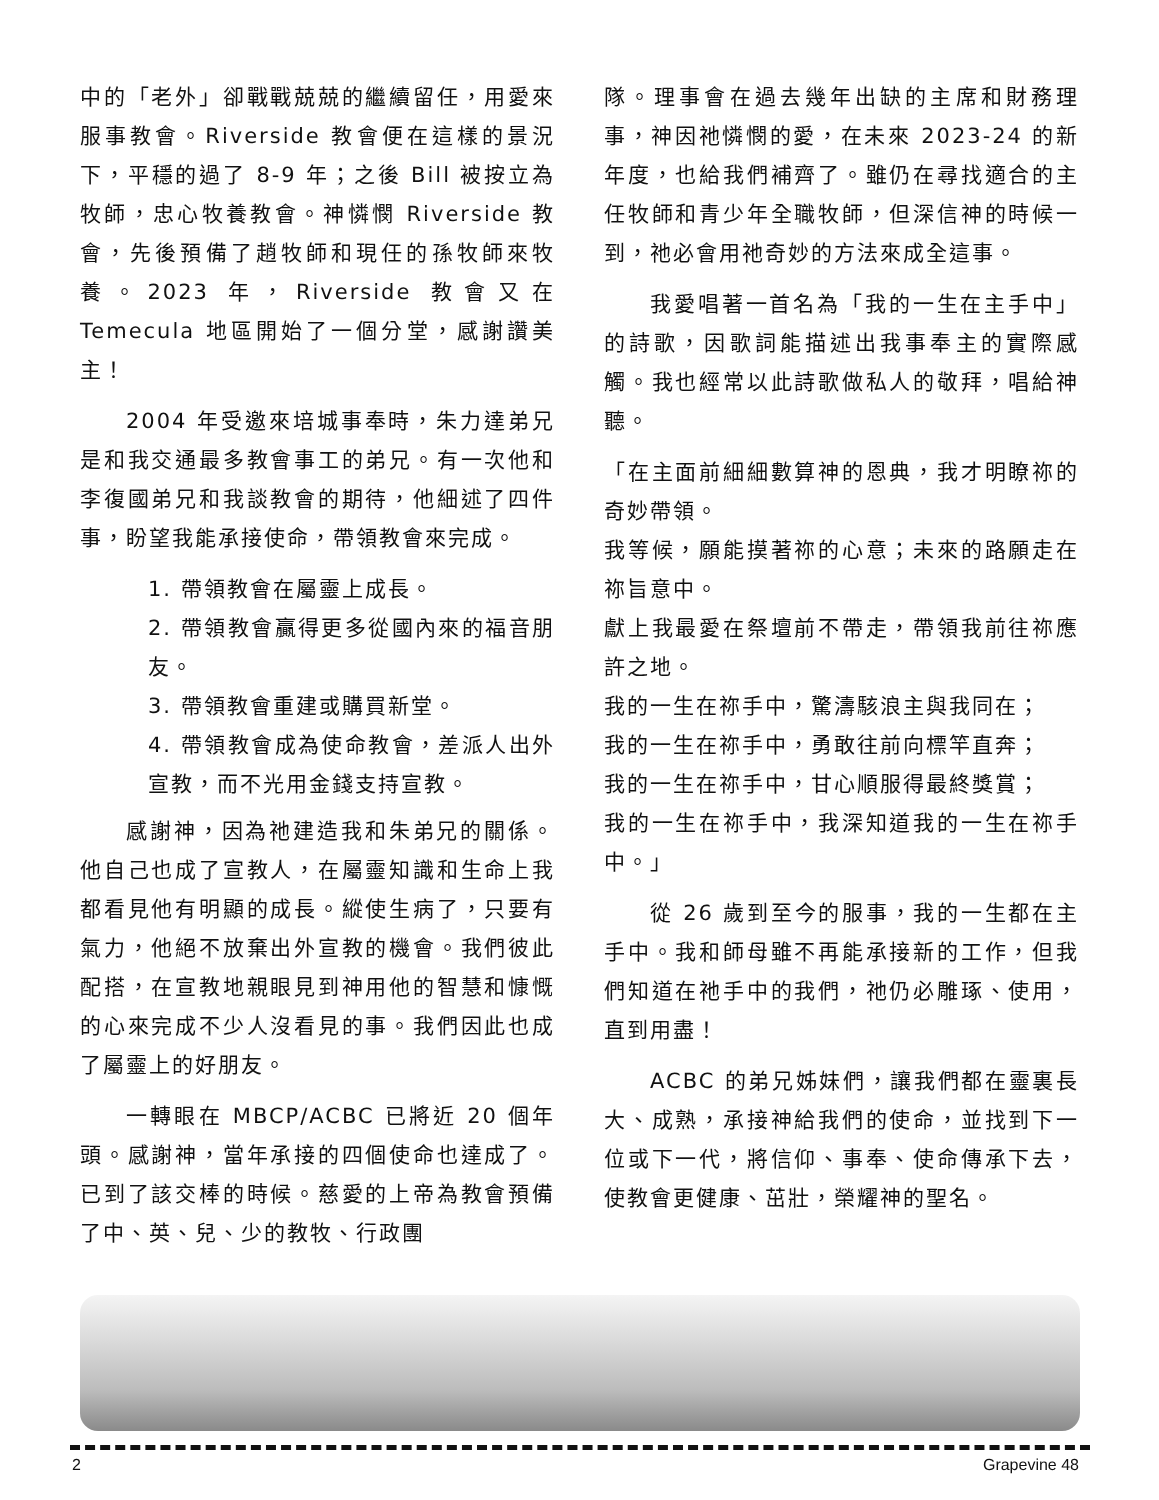中的「老外」卻戰戰兢兢的繼續留任，用愛來服事教會。Riverside 教會便在這樣的景況下，平穩的過了 8-9 年；之後 Bill 被按立為牧師，忠心牧養教會。神憐憫 Riverside 教會，先後預備了趙牧師和現任的孫牧師來牧養。2023 年，Riverside 教會又在 Temecula 地區開始了一個分堂，感謝讚美主！
2004 年受邀來培城事奉時，朱力達弟兄是和我交通最多教會事工的弟兄。有一次他和李復國弟兄和我談教會的期待，他細述了四件事，盼望我能承接使命，帶領教會來完成。
1. 帶領教會在屬靈上成長。
2. 帶領教會贏得更多從國內來的福音朋友。
3. 帶領教會重建或購買新堂。
4. 帶領教會成為使命教會，差派人出外宣教，而不光用金錢支持宣教。
感謝神，因為祂建造我和朱弟兄的關係。他自己也成了宣教人，在屬靈知識和生命上我都看見他有明顯的成長。縱使生病了，只要有氣力，他絕不放棄出外宣教的機會。我們彼此配搭，在宣教地親眼見到神用他的智慧和慷慨的心來完成不少人沒看見的事。我們因此也成了屬靈上的好朋友。
一轉眼在 MBCP/ACBC 已將近 20 個年頭。感謝神，當年承接的四個使命也達成了。已到了該交棒的時候。慈愛的上帝為教會預備了中、英、兒、少的教牧、行政團
隊。理事會在過去幾年出缺的主席和財務理事，神因祂憐憫的愛，在未來 2023-24 的新年度，也給我們補齊了。雖仍在尋找適合的主任牧師和青少年全職牧師，但深信神的時候一到，祂必會用祂奇妙的方法來成全這事。
我愛唱著一首名為「我的一生在主手中」的詩歌，因歌詞能描述出我事奉主的實際感觸。我也經常以此詩歌做私人的敬拜，唱給神聽。
「在主面前細細數算神的恩典，我才明瞭祢的奇妙帶領。
我等候，願能摸著祢的心意；未來的路願走在祢旨意中。
獻上我最愛在祭壇前不帶走，帶領我前往祢應許之地。
我的一生在祢手中，驚濤駭浪主與我同在；
我的一生在祢手中，勇敢往前向標竿直奔；
我的一生在祢手中，甘心順服得最終獎賞；
我的一生在祢手中，我深知道我的一生在祢手中。」
從 26 歲到至今的服事，我的一生都在主手中。我和師母雖不再能承接新的工作，但我們知道在祂手中的我們，祂仍必雕琢、使用，直到用盡！
ACBC 的弟兄姊妹們，讓我們都在靈裏長大、成熟，承接神給我們的使命，並找到下一位或下一代，將信仰、事奉、使命傳承下去，使教會更健康、茁壯，榮耀神的聖名。
2 Grapevine 48